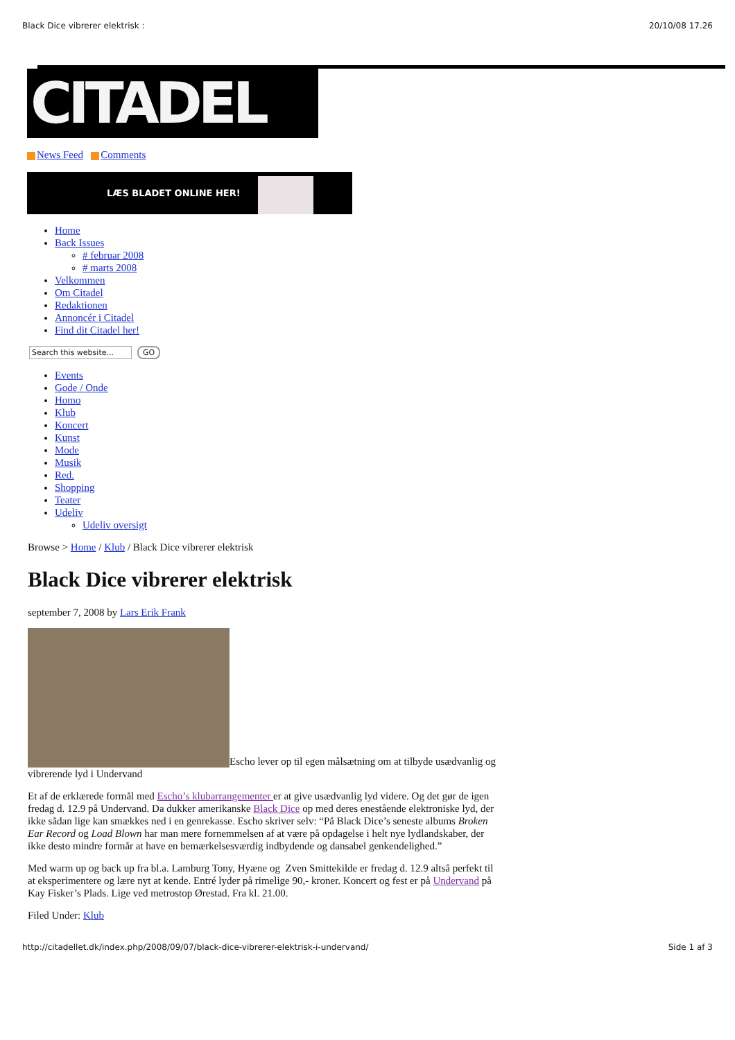Black Dice vibrerer elektrisk : 20/10/08 17.26
CITADEL
News Feed Comments
LÆS BLADET ONLINE HER!
Home
Back Issues
# februar 2008
# marts 2008
Velkommen
Om Citadel
Redaktionen
Annoncér i Citadel
Find dit Citadel her!
Search this website... GO
Events
Gode / Onde
Homo
Klub
Koncert
Kunst
Mode
Musik
Red.
Shopping
Teater
Udeliv
Udeliv oversigt
Browse > Home / Klub / Black Dice vibrerer elektrisk
Black Dice vibrerer elektrisk
september 7, 2008 by Lars Erik Frank
Escho lever op til egen målsætning om at tilbyde usædvanlig og vibrerende lyd i Undervand
Et af de erklærede formål med Escho’s klubarrangementer er at give usædvanlig lyd videre. Og det gør de igen fredag d. 12.9 på Undervand. Da dukker amerikanske Black Dice op med deres enestående elektroniske lyd, der ikke sådan lige kan smækkes ned i en genrekasse. Escho skriver selv: “På Black Dice’s seneste albums Broken Ear Record og Load Blown har man mere fornemmelsen af at være på opdagelse i helt nye lydlandskaber, der ikke desto mindre formår at have en bemærkelsesværdig indbydende og dansabel genkendelighed.”
Med warm up og back up fra bl.a. Lamburg Tony, Hyæne og Zven Smittekilde er fredag d. 12.9 altså perfekt til at eksperimentere og lære nyt at kende. Entré lyder på rimelige 90,- kroner. Koncert og fest er på Undervand på Kay Fisker’s Plads. Lige ved metrostop Ørestad. Fra kl. 21.00.
Filed Under: Klub
http://citadellet.dk/index.php/2008/09/07/black-dice-vibrerer-elektrisk-i-undervand/ Side 1 af 3